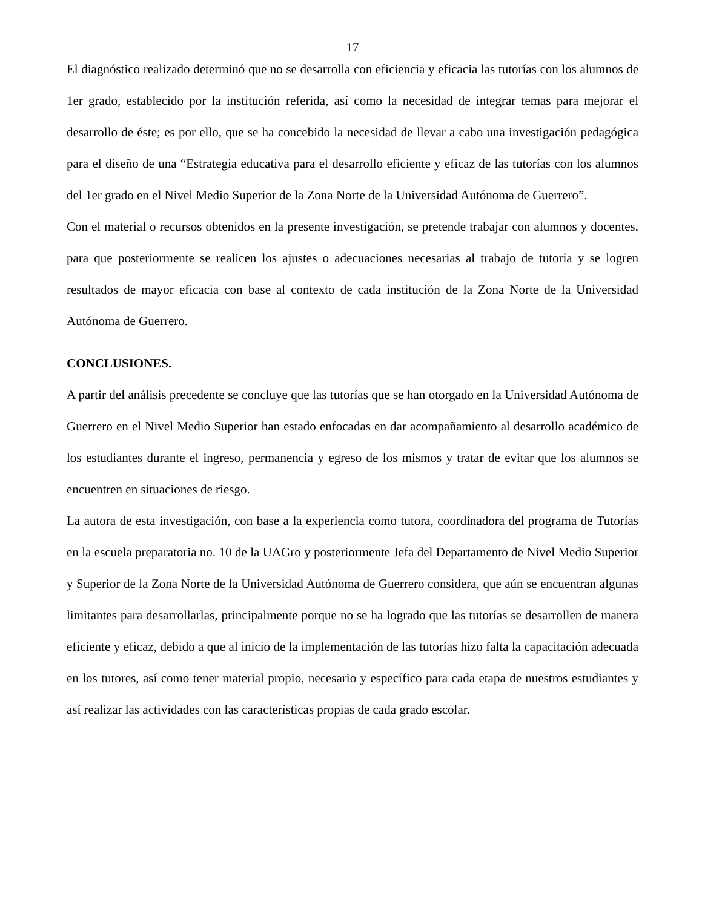17
El diagnóstico realizado determinó que no se desarrolla con eficiencia y eficacia las tutorías con los alumnos de 1er grado, establecido por la institución referida, así como la necesidad de integrar temas para mejorar el desarrollo de éste; es por ello, que se ha concebido la necesidad de llevar a cabo una investigación pedagógica para el diseño de una “Estrategia educativa para el desarrollo eficiente y eficaz de las tutorías con los alumnos del 1er grado en el Nivel Medio Superior de la Zona Norte de la Universidad Autónoma de Guerrero”.
Con el material o recursos obtenidos en la presente investigación, se pretende trabajar con alumnos y docentes, para que posteriormente se realicen los ajustes o adecuaciones necesarias al trabajo de tutoría y se logren resultados de mayor eficacia con base al contexto de cada institución de la Zona Norte de la Universidad Autónoma de Guerrero.
CONCLUSIONES.
A partir del análisis precedente se concluye que las tutorías que se han otorgado en la Universidad Autónoma de Guerrero en el Nivel Medio Superior han estado enfocadas en dar acompañamiento al desarrollo académico de los estudiantes durante el ingreso, permanencia y egreso de los mismos y tratar de evitar que los alumnos se encuentren en situaciones de riesgo.
La autora de esta investigación, con base a la experiencia como tutora, coordinadora del programa de Tutorías en la escuela preparatoria no. 10 de la UAGro y posteriormente Jefa del Departamento de Nivel Medio Superior y Superior de la Zona Norte de la Universidad Autónoma de Guerrero considera, que aún se encuentran algunas limitantes para desarrollarlas, principalmente porque no se ha logrado que las tutorías se desarrollen de manera eficiente y eficaz, debido a que al inicio de la implementación de las tutorías hizo falta la capacitación adecuada en los tutores, así como tener material propio, necesario y específico para cada etapa de nuestros estudiantes y así realizar las actividades con las características propias de cada grado escolar.